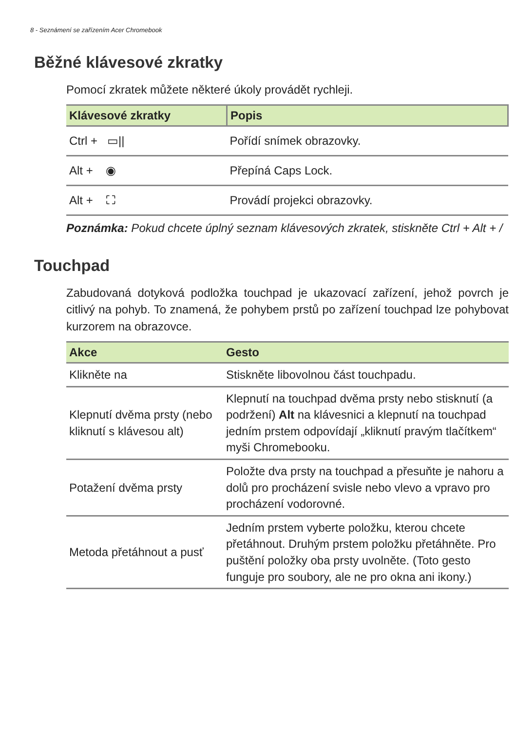8 - Seznámení se zařízením Acer Chromebook
Běžné klávesové zkratky
Pomocí zkratek můžete některé úkoly provádět rychleji.
| Klávesové zkratky | Popis |
| --- | --- |
| Ctrl + ▭// | Pořídí snímek obrazovky. |
| Alt + ◉ | Přepíná Caps Lock. |
| Alt + ⛶ | Provádí projekci obrazovky. |
Poznámka: Pokud chcete úplný seznam klávesových zkratek, stiskněte Ctrl + Alt + /
Touchpad
Zabudovaná dotyková podložka touchpad je ukazovací zařízení, jehož povrch je citlivý na pohyb. To znamená, že pohybem prstů po zařízení touchpad lze pohybovat kurzorem na obrazovce.
| Akce | Gesto |
| --- | --- |
| Klikněte na | Stiskněte libovolnou část touchpadu. |
| Klepnutí dvěma prsty (nebo kliknutí s klávesou alt) | Klepnutí na touchpad dvěma prsty nebo stisknutí (a podržení) Alt na klávesnici a klepnutí na touchpad jedním prstem odpovídají „kliknutí pravým tlačítkem“ myši Chromebooku. |
| Potažení dvěma prsty | Položte dva prsty na touchpad a přesuňte je nahoru a dolů pro procházení svisle nebo vlevo a vpravo pro procházení vodorovné. |
| Metoda přetáhnout a pusť | Jedním prstem vyberte položku, kterou chcete přetáhnout. Druhým prstem položku přetáhněte. Pro puštění položky oba prsty uvolněte. (Toto gesto funguje pro soubory, ale ne pro okna ani ikony.) |